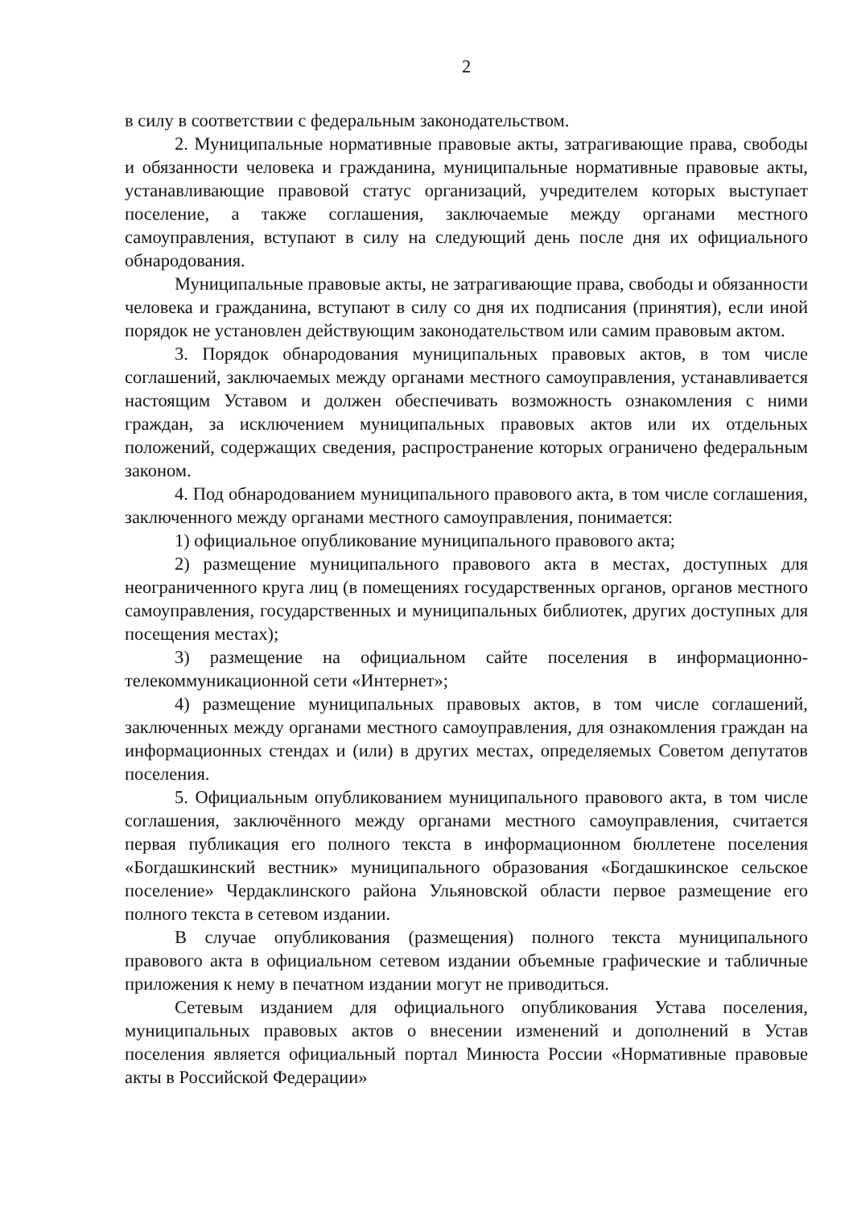2
в силу в соответствии с федеральным законодательством.
2. Муниципальные нормативные правовые акты, затрагивающие права, свободы и обязанности человека и гражданина, муниципальные нормативные правовые акты, устанавливающие правовой статус организаций, учредителем которых выступает поселение, а также соглашения, заключаемые между органами местного самоуправления, вступают в силу на следующий день после дня их официального обнародования.
Муниципальные правовые акты, не затрагивающие права, свободы и обязанности человека и гражданина, вступают в силу со дня их подписания (принятия), если иной порядок не установлен действующим законодательством или самим правовым актом.
3. Порядок обнародования муниципальных правовых актов, в том числе соглашений, заключаемых между органами местного самоуправления, устанавливается настоящим Уставом и должен обеспечивать возможность ознакомления с ними граждан, за исключением муниципальных правовых актов или их отдельных положений, содержащих сведения, распространение которых ограничено федеральным законом.
4. Под обнародованием муниципального правового акта, в том числе соглашения, заключенного между органами местного самоуправления, понимается:
1) официальное опубликование муниципального правового акта;
2) размещение муниципального правового акта в местах, доступных для неограниченного круга лиц (в помещениях государственных органов, органов местного самоуправления, государственных и муниципальных библиотек, других доступных для посещения местах);
3) размещение на официальном сайте поселения в информационно-телекоммуникационной сети «Интернет»;
4) размещение муниципальных правовых актов, в том числе соглашений, заключенных между органами местного самоуправления, для ознакомления граждан на информационных стендах и (или) в других местах, определяемых Советом депутатов поселения.
5. Официальным опубликованием муниципального правового акта, в том числе соглашения, заключённого между органами местного самоуправления, считается первая публикация его полного текста в информационном бюллетене поселения «Богдашкинский вестник» муниципального образования «Богдашкинское сельское поселение» Чердаклинского района Ульяновской области первое размещение его полного текста в сетевом издании.
В случае опубликования (размещения) полного текста муниципального правового акта в официальном сетевом издании объемные графические и табличные приложения к нему в печатном издании могут не приводиться.
Сетевым изданием для официального опубликования Устава поселения, муниципальных правовых актов о внесении изменений и дополнений в Устав поселения является официальный портал Минюста России «Нормативные правовые акты в Российской Федерации»